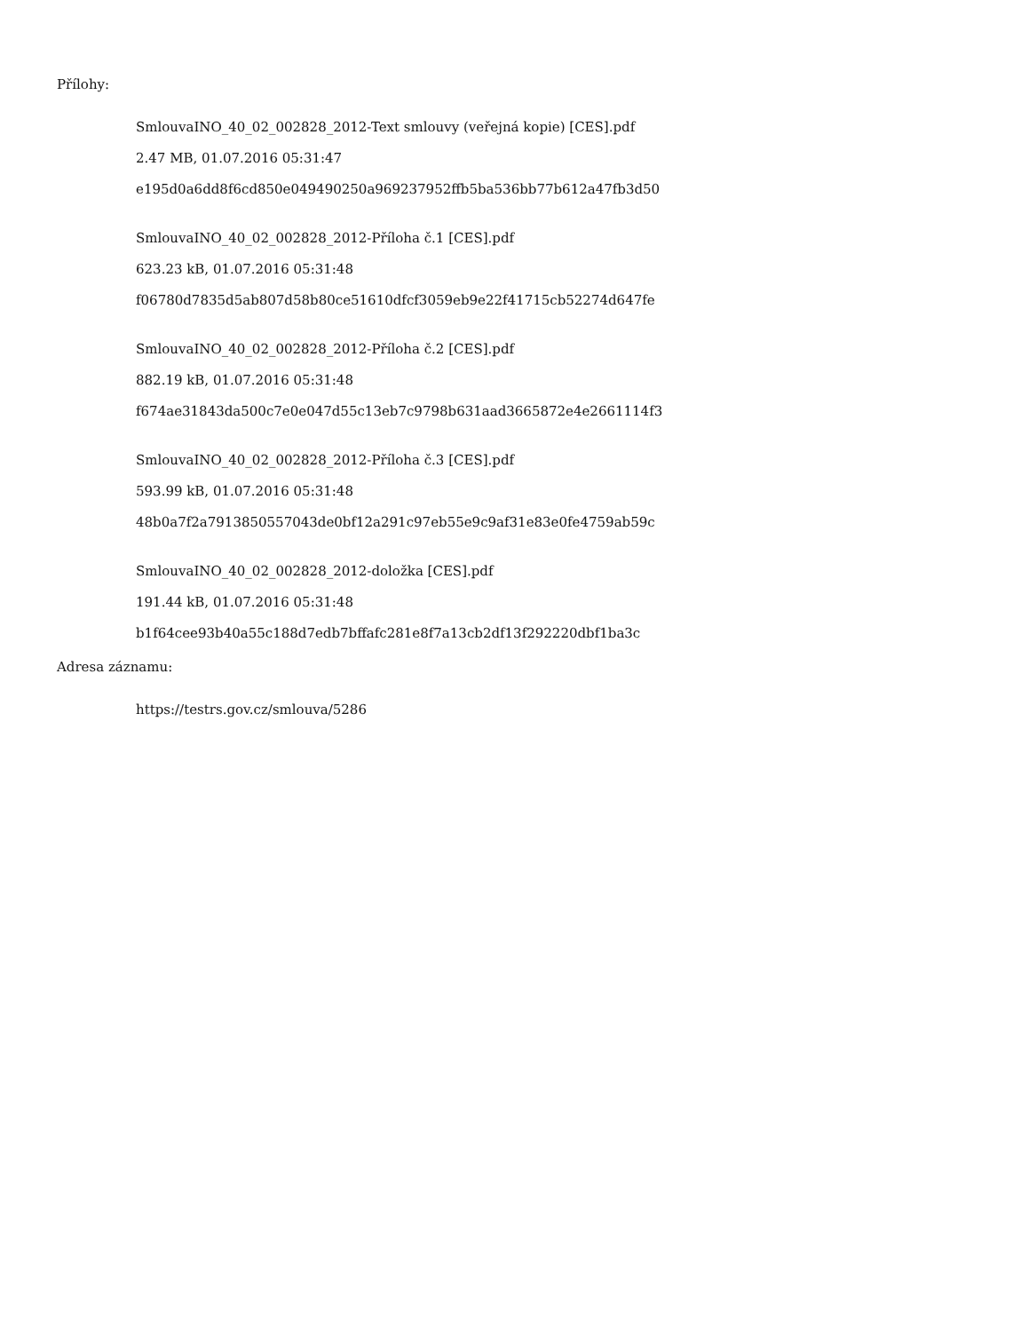Přílohy:
SmlouvaINO_40_02_002828_2012-Text smlouvy (veřejná kopie) [CES].pdf
2.47 MB, 01.07.2016 05:31:47
e195d0a6dd8f6cd850e049490250a969237952ffb5ba536bb77b612a47fb3d50
SmlouvaINO_40_02_002828_2012-Příloha č.1 [CES].pdf
623.23 kB, 01.07.2016 05:31:48
f06780d7835d5ab807d58b80ce51610dfcf3059eb9e22f41715cb52274d647fe
SmlouvaINO_40_02_002828_2012-Příloha č.2 [CES].pdf
882.19 kB, 01.07.2016 05:31:48
f674ae31843da500c7e0e047d55c13eb7c9798b631aad3665872e4e2661114f3
SmlouvaINO_40_02_002828_2012-Příloha č.3 [CES].pdf
593.99 kB, 01.07.2016 05:31:48
48b0a7f2a7913850557043de0bf12a291c97eb55e9c9af31e83e0fe4759ab59c
SmlouvaINO_40_02_002828_2012-doložka [CES].pdf
191.44 kB, 01.07.2016 05:31:48
b1f64cee93b40a55c188d7edb7bffafc281e8f7a13cb2df13f292220dbf1ba3c
Adresa záznamu:
https://testrs.gov.cz/smlouva/5286